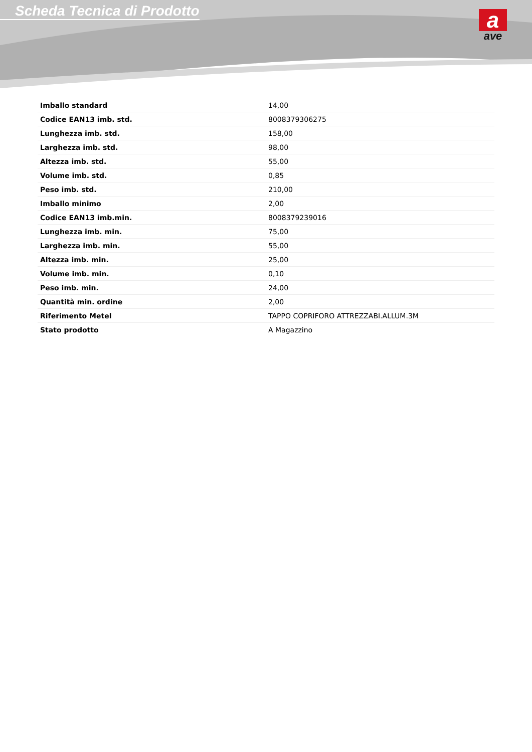Scheda Tecnica di Prodotto
a
ave
| Imballo standard | 14,00 |
| Codice EAN13 imb. std. | 8008379306275 |
| Lunghezza imb. std. | 158,00 |
| Larghezza imb. std. | 98,00 |
| Altezza imb. std. | 55,00 |
| Volume imb. std. | 0,85 |
| Peso imb. std. | 210,00 |
| Imballo minimo | 2,00 |
| Codice EAN13 imb.min. | 8008379239016 |
| Lunghezza imb. min. | 75,00 |
| Larghezza imb. min. | 55,00 |
| Altezza imb. min. | 25,00 |
| Volume imb. min. | 0,10 |
| Peso imb. min. | 24,00 |
| Quantità min. ordine | 2,00 |
| Riferimento Metel | TAPPO COPRIFORO ATTREZZABI.ALLUM.3M |
| Stato prodotto | A Magazzino |